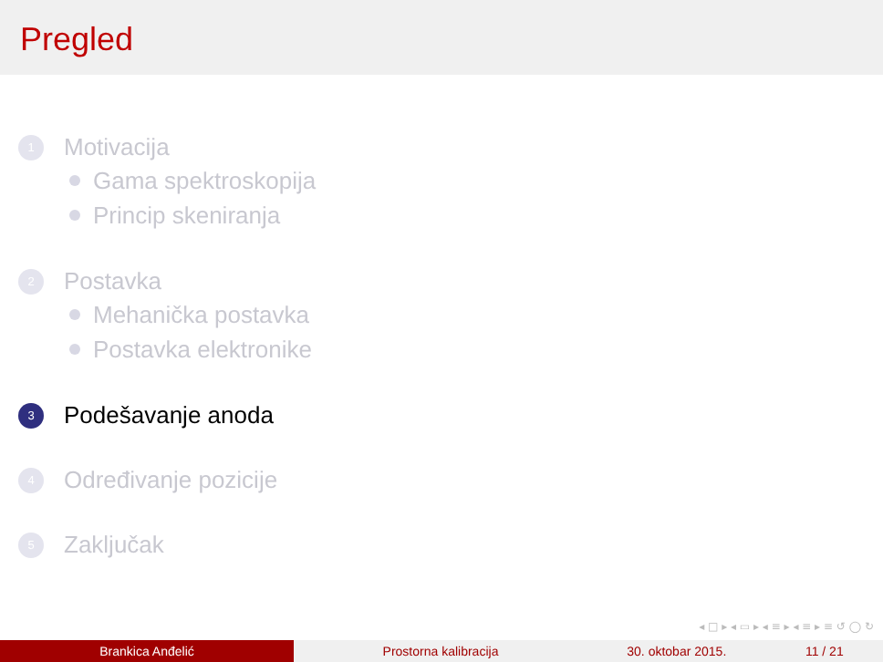Pregled
1 Motivacija
Gama spektroskopija
Princip skeniranja
2 Postavka
Mehanička postavka
Postavka elektronike
3 Podešavanje anoda
4 Određivanje pozicije
5 Zaključak
◂ □ ▸ ◂ ▭ ▸ ◂ ≡ ▸ ◂ ≡ ▸ ≡ ↺ ◯ ↻
Brankica Anđelić Prostorna kalibracija 30. oktobar 2015. 11 / 21